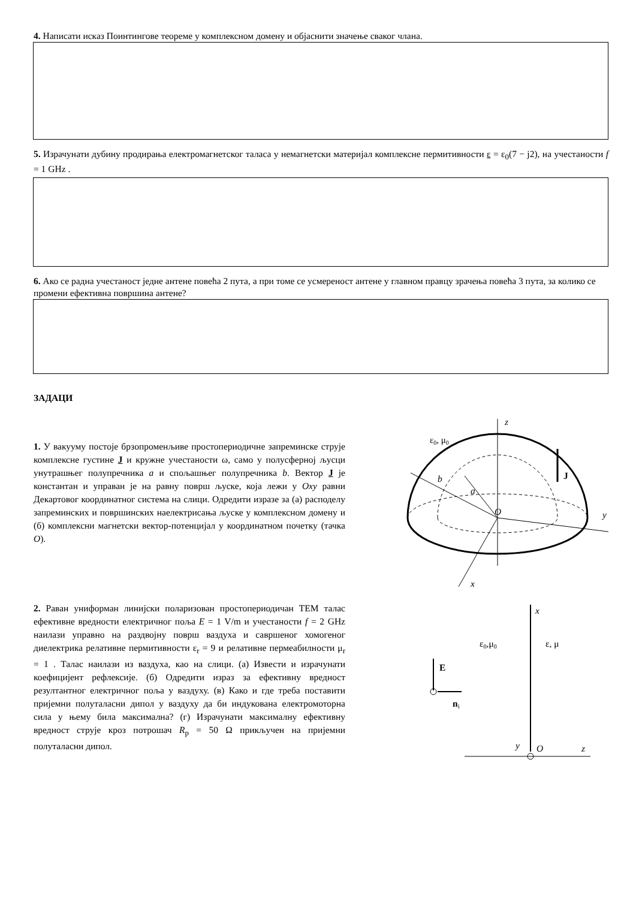4. Написати исказ Поинтингове теореме у комплексном домену и објаснити значење сваког члана.
5. Израчунати дубину продирања електромагнетског таласа у немагнетски материјал комплексне пермитивности ε = ε<sub>0</sub>(7 − j2), на учестаности f = 1 GHz .
6. Ако се радна учестаност једне антене повећа 2 пута, а при томе се усмереност антене у главном правцу зрачења повећа 3 пута, за колико се промени ефективна површина антене?
ЗАДАЦИ
1. У вакууму постоје брзопроменљиве простопериодичне запреминске струје комплексне густине J и кружне учестаности ω, само у полусферној љусци унутрашњег полупречника a и спољашњег полупречника b. Вектор J је константан и управан је на равну површ љуске, која лежи у Oxy равни Декартовог координатног система на слици. Одредити изразе за (а) расподелу запреминских и површинских наелектрисања љуске у комплексном домену и (б) комплексни магнетски вектор-потенцијал у координатном почетку (тачка O).
ε0, μ0
z
y
x
b
a
J
O
2. Раван униформан линијски поларизован простопериодичан ТЕМ талас ефективне вредности електричног поља E = 1 V/m и учестаности f = 2 GHz наилази управно на раздвојну површ ваздуха и савршеног хомогеног диелектрика релативне пермитивности ε<sub>r</sub> = 9 и релативне пермеабилности μ<sub>r</sub> = 1 . Талас наилази из ваздуха, као на слици. (а) Извести и израчунати коефицијент рефлексије. (б) Одредити израз за ефективну вредност резултантног електричног поља у ваздуху. (в) Како и где треба поставити пријемни полуталасни дипол у ваздуху да би индукована електромоторна сила у њему била максимална? (г) Израчунати максималну ефективну вредност струје кроз потрошач R<sub>p</sub> = 50 Ω прикључен на пријемни полуталасни дипол.
x
z
y
O
ε0,μ0
ε, μ
E
ni